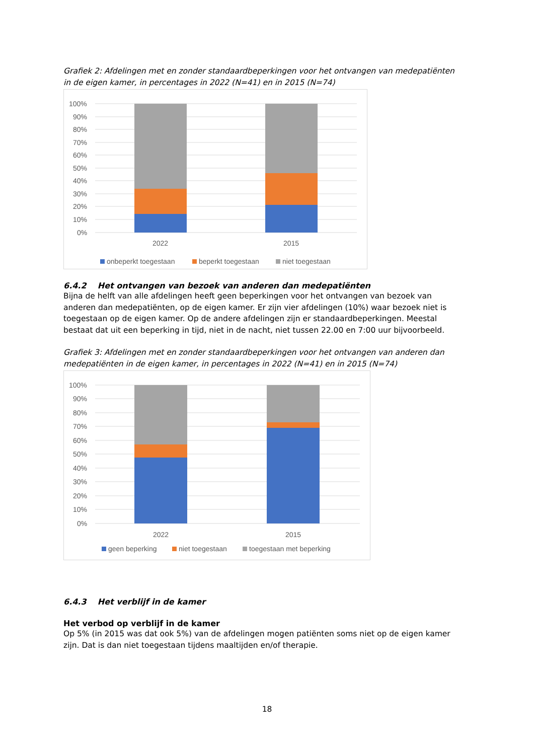Grafiek 2: Afdelingen met en zonder standaardbeperkingen voor het ontvangen van medepatiënten in de eigen kamer, in percentages in 2022 (N=41) en in 2015 (N=74)
100%
90%
80%
70%
60%
50%
40%
30%
20%
10%
0%
2022
2015
onbeperkt toegestaan
beperkt toegestaan
niet toegestaan
6.4.2 Het ontvangen van bezoek van anderen dan medepatiënten
Bijna de helft van alle afdelingen heeft geen beperkingen voor het ontvangen van bezoek van anderen dan medepatiënten, op de eigen kamer. Er zijn vier afdelingen (10%) waar bezoek niet is toegestaan op de eigen kamer. Op de andere afdelingen zijn er standaardbeperkingen. Meestal bestaat dat uit een beperking in tijd, niet in de nacht, niet tussen 22.00 en 7:00 uur bijvoorbeeld.
Grafiek 3: Afdelingen met en zonder standaardbeperkingen voor het ontvangen van anderen dan medepatiënten in de eigen kamer, in percentages in 2022 (N=41) en in 2015 (N=74)
100%
90%
80%
70%
60%
50%
40%
30%
20%
10%
0%
2022
2015
geen beperking
niet toegestaan
toegestaan met beperking
6.4.3 Het verblijf in de kamer
Het verbod op verblijf in de kamer
Op 5% (in 2015 was dat ook 5%) van de afdelingen mogen patiënten soms niet op de eigen kamer zijn. Dat is dan niet toegestaan tijdens maaltijden en/of therapie.
18